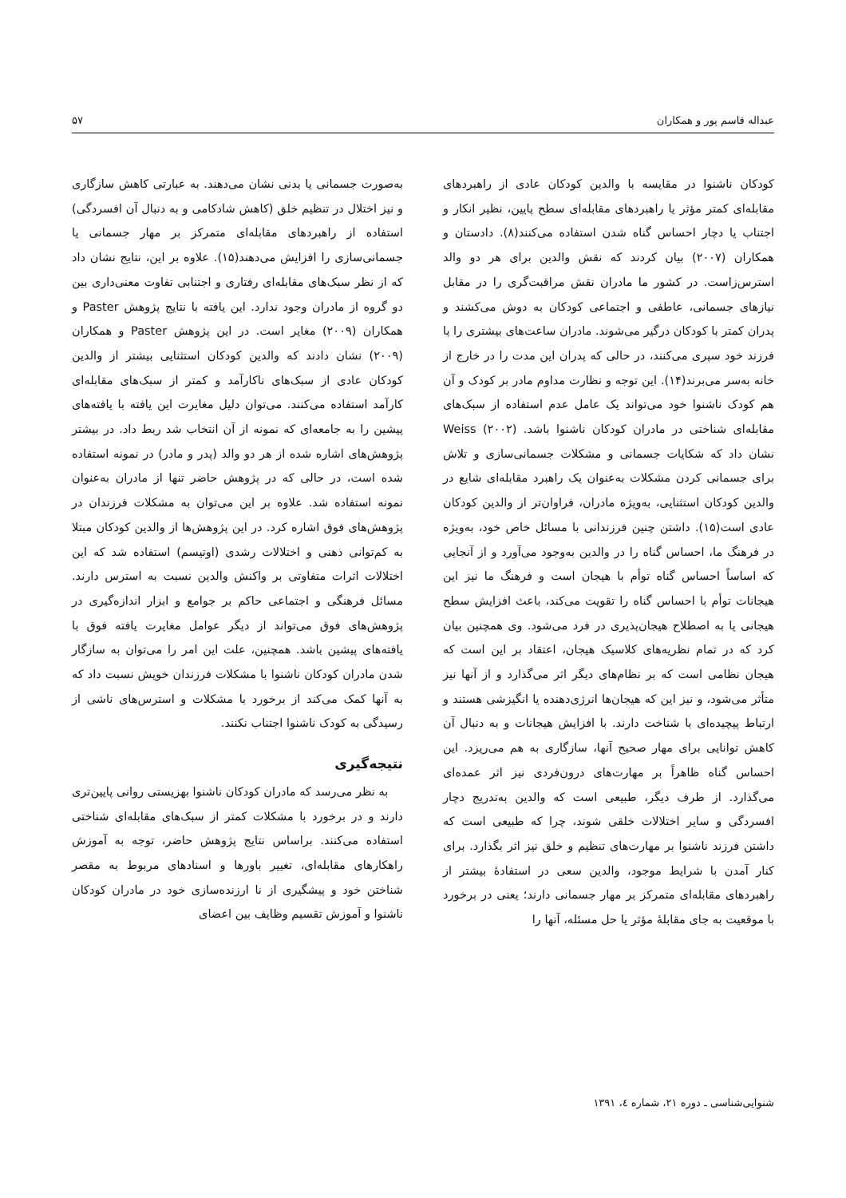عبداله قاسم پور و همکاران ۵۷
کودکان ناشنوا در مقایسه با والدین کودکان عادی از راهبردهای مقابله‌ای کمتر مؤثر یا راهبردهای مقابله‌ای سطح پایین، نظیر انکار و اجتناب یا دچار احساس گناه شدن استفاده می‌کنند(۸). دادستان و همکاران (۲۰۰۷) بیان کردند که نقش والدین برای هر دو والد استرس‌زاست. در کشور ما مادران نقش مراقبت‌گری را در مقابل نیازهای جسمانی، عاطفی و اجتماعی کودکان به دوش می‌کشند و پدران کمتر با کودکان درگیر می‌شوند. مادران ساعت‌های بیشتری را با فرزند خود سپری می‌کنند، در حالی که پدران این مدت را در خارج از خانه به‌سر می‌برند(۱۴). این توجه و نظارت مداوم مادر بر کودک و آن هم کودک ناشنوا خود می‌تواند یک عامل عدم استفاده از سبک‌های مقابله‌ای شناختی در مادران کودکان ناشنوا باشد. Weiss (۲۰۰۲) نشان داد که شکایات جسمانی و مشکلات جسمانی‌سازی و تلاش برای جسمانی کردن مشکلات به‌عنوان یک راهبرد مقابله‌ای شایع در والدین کودکان استثنایی، به‌ویژه مادران، فراوان‌تر از والدین کودکان عادی است(۱۵). داشتن چنین فرزندانی با مسائل خاص خود، به‌ویژه در فرهنگ ما، احساس گناه را در والدین به‌وجود می‌آورد و از آنجایی که اساساً احساس گناه توأم با هیجان است و فرهنگ ما نیز این هیجانات توأم با احساس گناه را تقویت می‌کند، باعث افزایش سطح هیجانی یا به اصطلاح هیجان‌پذیری در فرد می‌شود. وی همچنین بیان کرد که در تمام نظریه‌های کلاسیک هیجان، اعتقاد بر این است که هیجان نظامی است که بر نظام‌های دیگر اثر می‌گذارد و از آنها نیز متأثر می‌شود، و نیز این که هیجان‌ها انرژی‌دهنده یا انگیزشی هستند و ارتباط پیچیده‌ای با شناخت دارند. با افزایش هیجانات و به دنبال آن کاهش توانایی برای مهار صحیح آنها، سازگاری به هم می‌ریزد. این احساس گناه ظاهراً بر مهارت‌های درون‌فردی نیز اثر عمده‌ای می‌گذارد. از طرف دیگر، طبیعی است که والدین به‌تدریج دچار افسردگی و سایر اختلالات خلقی شوند، چرا که طبیعی است که داشتن فرزند ناشنوا بر مهارت‌های تنظیم و خلق نیز اثر بگذارد. برای کنار آمدن با شرایط موجود، والدین سعی در استفادهٔ بیشتر از راهبردهای مقابله‌ای متمرکز بر مهار جسمانی دارند؛ یعنی در برخورد با موقعیت به جای مقابلهٔ مؤثر یا حل مسئله، آنها را
به‌صورت جسمانی یا بدنی نشان می‌دهند. به عبارتی کاهش سازگاری و نیز اختلال در تنظیم خلق (کاهش شادکامی و به دنبال آن افسردگی) استفاده از راهبردهای مقابله‌ای متمرکز بر مهار جسمانی یا جسمانی‌سازی را افزایش می‌دهند(۱۵). علاوه بر این، نتایج نشان داد که از نظر سبک‌های مقابله‌ای رفتاری و اجتنابی تفاوت معنی‌داری بین دو گروه از مادران وجود ندارد. این یافته با نتایج پژوهش Paster و همکاران (۲۰۰۹) مغایر است. در این پژوهش Paster و همکاران (۲۰۰۹) نشان دادند که والدین کودکان استثنایی بیشتر از والدین کودکان عادی از سبک‌های ناکارآمد و کمتر از سبک‌های مقابله‌ای کارآمد استفاده می‌کنند. می‌توان دلیل مغایرت این یافته با یافته‌های پیشین را به جامعه‌ای که نمونه از آن انتخاب شد ربط داد. در بیشتر پژوهش‌های اشاره شده از هر دو والد (پدر و مادر) در نمونه استفاده شده است، در حالی که در پژوهش حاضر تنها از مادران به‌عنوان نمونه استفاده شد. علاوه بر این می‌توان به مشکلات فرزندان در پژوهش‌های فوق اشاره کرد. در این پژوهش‌ها از والدین کودکان مبتلا به کم‌توانی ذهنی و اختلالات رشدی (اوتیسم) استفاده شد که این اختلالات اثرات متفاوتی بر واکنش والدین نسبت به استرس دارند. مسائل فرهنگی و اجتماعی حاکم بر جوامع و ابزار اندازه‌گیری در پژوهش‌های فوق می‌تواند از دیگر عوامل مغایرت یافته فوق با یافته‌های پیشین باشد. همچنین، علت این امر را می‌توان به سازگار شدن مادران کودکان ناشنوا با مشکلات فرزندان خویش نسبت داد که به آنها کمک می‌کند از برخورد با مشکلات و استرس‌های ناشی از رسیدگی به کودک ناشنوا اجتناب نکنند.
نتیجه‌گیری
به نظر می‌رسد که مادران کودکان ناشنوا بهزیستی روانی پایین‌تری دارند و در برخورد با مشکلات کمتر از سبک‌های مقابله‌ای شناختی استفاده می‌کنند. براساس نتایج پژوهش حاضر، توجه به آموزش راهکارهای مقابله‌ای، تغییر باورها و اسنادهای مربوط به مقصر شناختن خود و پیشگیری از نا ارزنده‌سازی خود در مادران کودکان ناشنوا و آموزش تقسیم وظایف بین اعضای
شنوایی‌شناسی ـ دوره ۲۱، شماره ٤، ۱۳۹۱